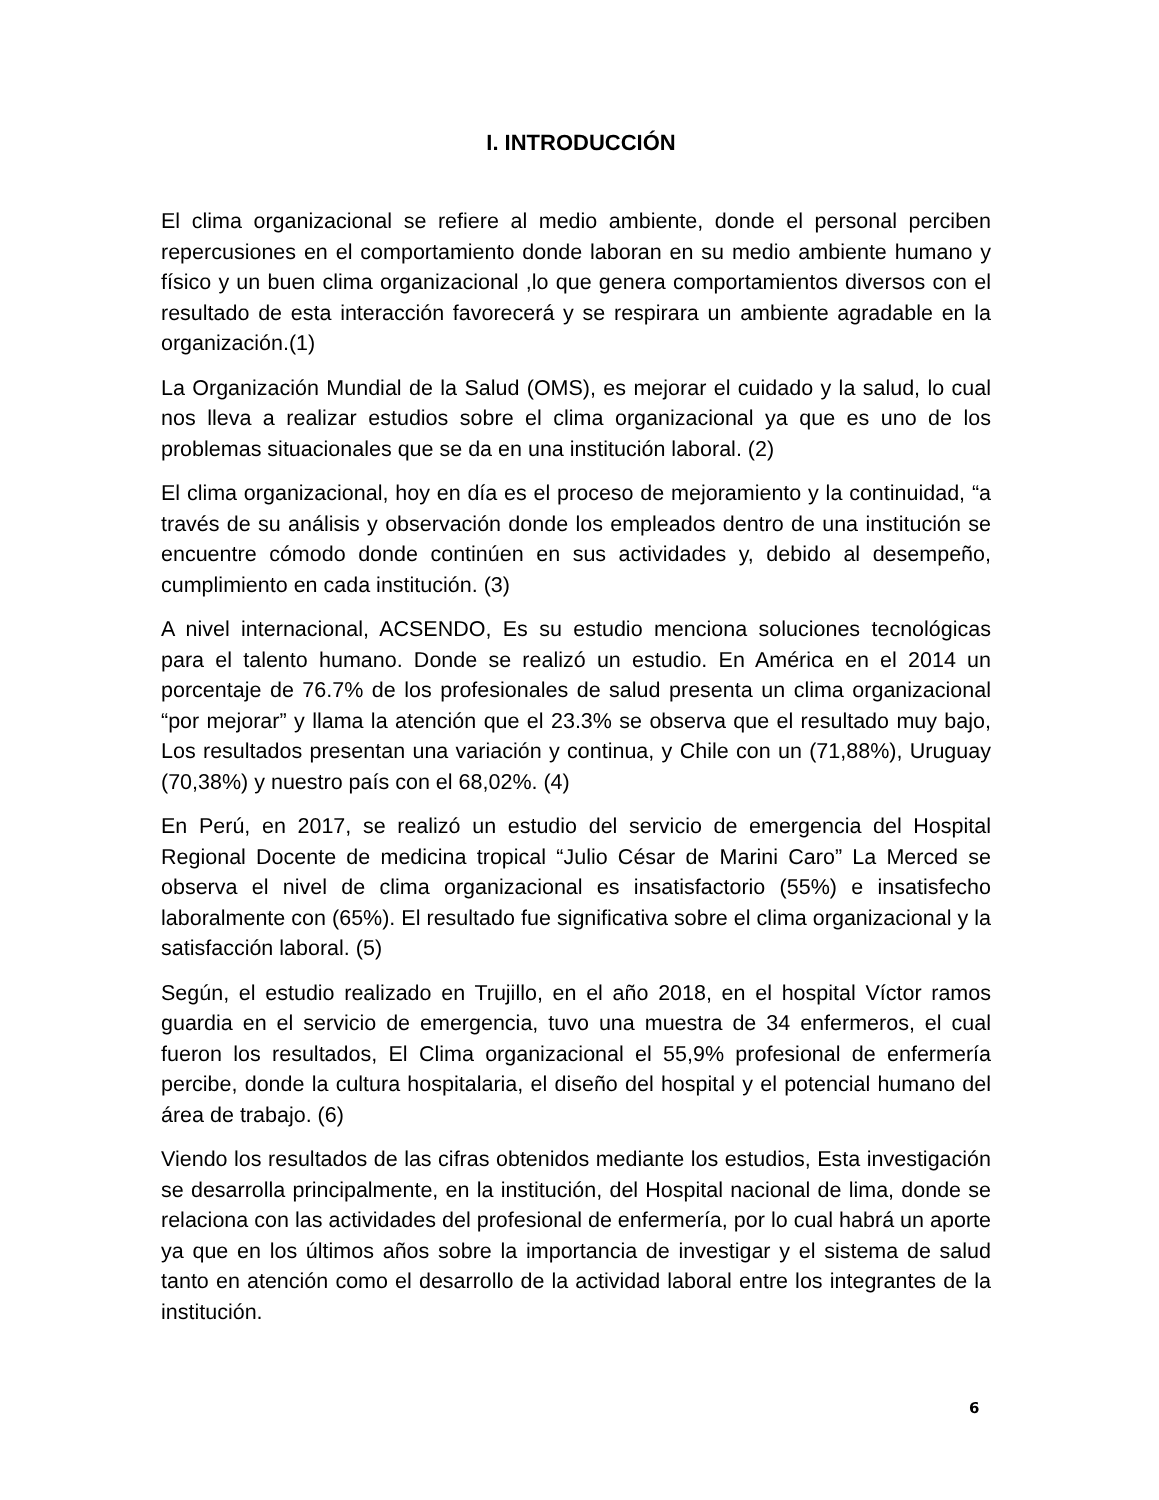I. INTRODUCCIÓN
El clima organizacional se refiere al medio ambiente, donde el personal perciben repercusiones en el comportamiento donde laboran en su medio ambiente humano y físico y un buen clima organizacional ,lo que genera comportamientos diversos con el resultado de esta interacción favorecerá y se respirara un ambiente agradable en la organización.(1)
La Organización Mundial de la Salud (OMS), es mejorar el cuidado y la salud, lo cual nos lleva a realizar estudios sobre el clima organizacional ya que es uno de los problemas situacionales que se da en una institución laboral. (2)
El clima organizacional, hoy en día es el proceso de mejoramiento y la continuidad, “a través de su análisis y observación donde los empleados dentro de una institución se encuentre cómodo donde continúen en sus actividades y, debido al desempeño, cumplimiento en cada institución. (3)
A nivel internacional, ACSENDO, Es su estudio menciona soluciones tecnológicas para el talento humano. Donde se realizó un estudio. En América en el 2014 un porcentaje de 76.7% de los profesionales de salud presenta un clima organizacional “por mejorar” y llama la atención que el 23.3% se observa que el resultado muy bajo, Los resultados presentan una variación y continua, y Chile con un (71,88%), Uruguay (70,38%) y nuestro país con el 68,02%. (4)
En Perú, en 2017, se realizó un estudio del servicio de emergencia del Hospital Regional Docente de medicina tropical “Julio César de Marini Caro” La Merced se observa el nivel de clima organizacional es insatisfactorio (55%) e insatisfecho laboralmente con (65%). El resultado fue significativa sobre el clima organizacional y la satisfacción laboral. (5)
Según, el estudio realizado en Trujillo, en el año 2018, en el hospital Víctor ramos guardia en el servicio de emergencia, tuvo una muestra de 34 enfermeros, el cual fueron los resultados, El Clima organizacional el 55,9% profesional de enfermería percibe, donde la cultura hospitalaria, el diseño del hospital y el potencial humano del área de trabajo. (6)
Viendo los resultados de las cifras obtenidos mediante los estudios, Esta investigación se desarrolla principalmente, en la institución, del Hospital nacional de lima, donde se relaciona con las actividades del profesional de enfermería, por lo cual habrá un aporte ya que en los últimos años sobre la importancia de investigar y el sistema de salud tanto en atención como el desarrollo de la actividad laboral entre los integrantes de la institución.
6